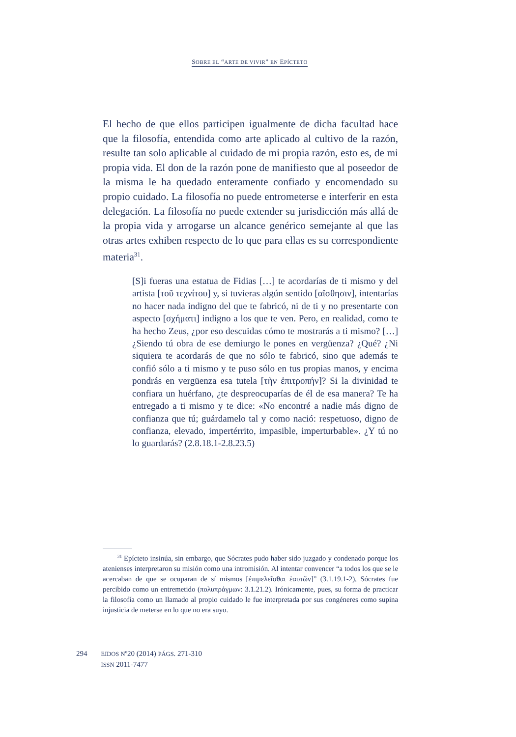SOBRE EL “ARTE DE VIVIR” EN EPÍCTETO
El hecho de que ellos participen igualmente de dicha facultad hace que la filosofía, entendida como arte aplicado al cultivo de la razón, resulte tan solo aplicable al cuidado de mi propia razón, esto es, de mi propia vida. El don de la razón pone de manifiesto que al poseedor de la misma le ha quedado enteramente confiado y encomendado su propio cuidado. La filosofía no puede entrometerse e interferir en esta delegación. La filosofía no puede extender su jurisdicción más allá de la propia vida y arrogarse un alcance genérico semejante al que las otras artes exhiben respecto de lo que para ellas es su correspondiente materia<sup>31</sup>.
[S]i fueras una estatua de Fidias […] te acordarías de ti mismo y del artista [τοῦ τεχνίτου] y, si tuvieras algún sentido [αἴσθησιν], intentarías no hacer nada indigno del que te fabricó, ni de ti y no presentarte con aspecto [σχήματι] indigno a los que te ven. Pero, en realidad, como te ha hecho Zeus, ¿por eso descuidas cómo te mostrarás a ti mismo? […] ¿Siendo tú obra de ese demiurgo le pones en vergüenza? ¿Qué? ¿Ni siquiera te acordarás de que no sólo te fabricó, sino que además te confió sólo a ti mismo y te puso sólo en tus propias manos, y encima pondrás en vergüenza esa tutela [τὴν ἐπιτροπήν]? Si la divinidad te confiara un huérfano, ¿te despreocuparías de él de esa manera? Te ha entregado a ti mismo y te dice: «No encontré a nadie más digno de confianza que tú; guárdamelo tal y como nació: respetuoso, digno de confianza, elevado, impertérrito, impasible, imperturbable». ¿Y tú no lo guardarás? (2.8.18.1-2.8.23.5)
<sup>31</sup> Epícteto insinúa, sin embargo, que Sócrates pudo haber sido juzgado y condenado porque los atenienses interpretaron su misión como una intromisión. Al intentar convencer “a todos los que se le acercaban de que se ocuparan de sí mismos [ἐπιμελεῖσθαι ἑαυτῶν]” (3.1.19.1-2), Sócrates fue percibido como un entremetido (πολυπράγμων: 3.1.21.2). Irónicamente, pues, su forma de practicar la filosofía como un llamado al propio cuidado le fue interpretada por sus congéneres como supina injusticia de meterse en lo que no era suyo.
294
EIDOS Nº20 (2014) PÁGS. 271-310
ISSN 2011-7477